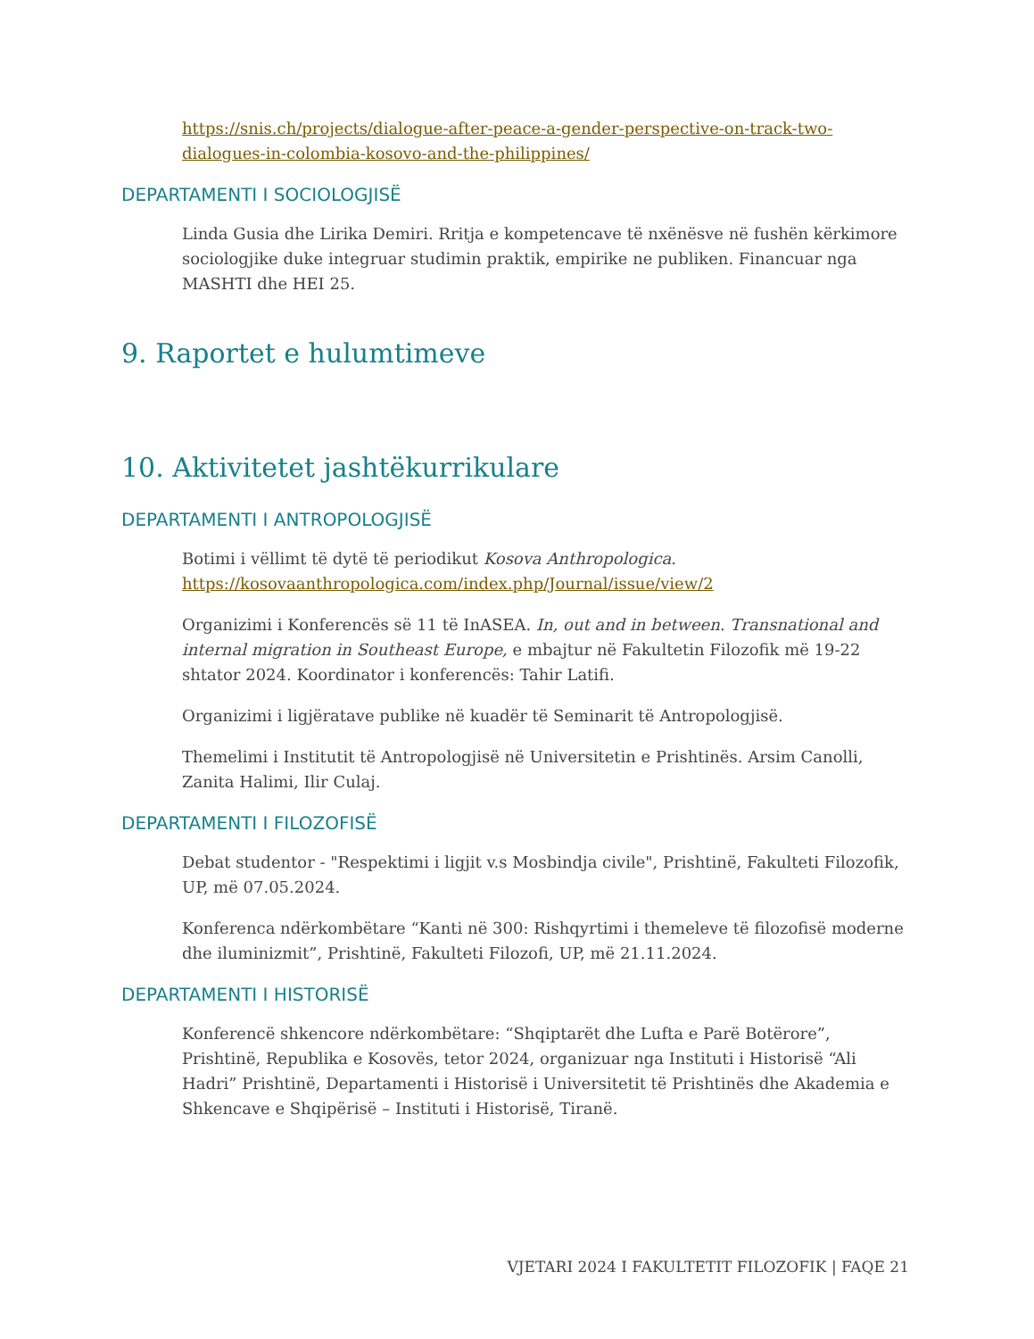https://snis.ch/projects/dialogue-after-peace-a-gender-perspective-on-track-two-dialogues-in-colombia-kosovo-and-the-philippines/
DEPARTAMENTI I SOCIOLOGJISË
Linda Gusia dhe Lirika Demiri. Rritja e kompetencave të nxënësve në fushën kërkimore sociologjike duke integruar studimin praktik, empirike ne publiken. Financuar nga MASHTI dhe HEI 25.
9. Raportet e hulumtimeve
10. Aktivitetet jashtëkurrikulare
DEPARTAMENTI I ANTROPOLOGJISË
Botimi i vëllimt të dytë të periodikut Kosova Anthropologica.
https://kosovaanthropologica.com/index.php/Journal/issue/view/2
Organizimi i Konferencës së 11 të InASEA. In, out and in between. Transnational and internal migration in Southeast Europe, e mbajtur në Fakultetin Filozofik më 19-22 shtator 2024. Koordinator i konferencës: Tahir Latifi.
Organizimi i ligjëratave publike në kuadër të Seminarit të Antropologjisë.
Themelimi i Institutit të Antropologjisë në Universitetin e Prishtinës. Arsim Canolli, Zanita Halimi, Ilir Culaj.
DEPARTAMENTI I FILOZOFISË
Debat studentor - "Respektimi i ligjit v.s Mosbindja civile", Prishtinë, Fakulteti Filozofik, UP, më 07.05.2024.
Konferenca ndërkombëtare “Kanti në 300: Rishqyrtimi i themeleve të filozofisë moderne dhe iluminizmit”, Prishtinë, Fakulteti Filozofi, UP, më 21.11.2024.
DEPARTAMENTI I HISTORISË
Konferencë shkencore ndërkombëtare: “Shqiptarët dhe Lufta e Parë Botërore”, Prishtinë, Republika e Kosovës, tetor 2024, organizuar nga Instituti i Historisë “Ali Hadri” Prishtinë, Departamenti i Historisë i Universitetit të Prishtinës dhe Akademia e Shkencave e Shqipërisë – Instituti i Historisë, Tiranë.
VJETARI 2024 I FAKULTETIT FILOZOFIK | FAQE 21